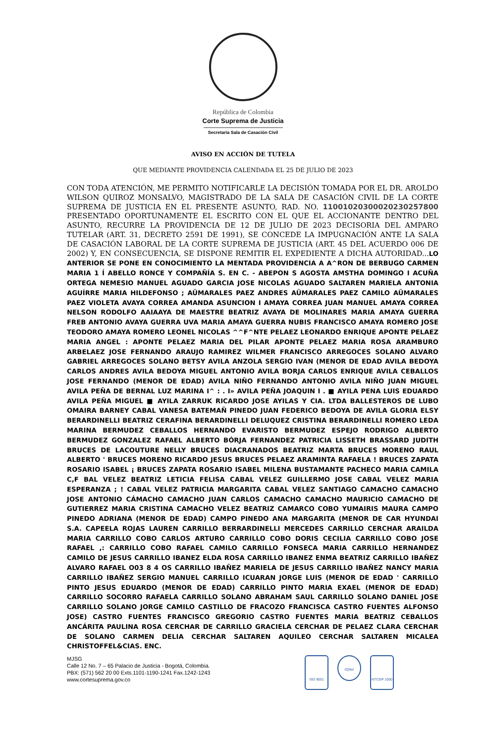República de Colombia
Corte Suprema de Justicia
Secretaria Sala de Casación Civil
AVISO EN ACCIÓN DE TUTELA
QUE MEDIANTE PROVIDENCIA CALENDADA EL 25 DE JULIO DE 2023
CON TODA ATENCIÓN, ME PERMITO NOTIFICARLE LA DECISIÓN TOMADA POR EL DR. AROLDO WILSON QUIROZ MONSALVO, MAGISTRADO DE LA SALA DE CASACIÓN CIVIL DE LA CORTE SUPREMA DE JUSTICIA EN EL PRESENTE ASUNTO, RAD. NO. 11001020300020230257800 PRESENTADO OPORTUNAMENTE EL ESCRITO CON EL QUE EL ACCIONANTE DENTRO DEL ASUNTO, RECURRE LA PROVIDENCIA DE 12 DE JULIO DE 2023 DECISORIA DEL AMPARO TUTELAR (ART. 31, DECRETO 2591 DE 1991), SE CONCEDE LA IMPUGNACIÓN ANTE LA SALA DE CASACIÓN LABORAL DE LA CORTE SUPREMA DE JUSTICIA (ART. 45 DEL ACUERDO 006 DE 2002) Y, EN CONSECUENCIA, SE DISPONE REMITIR EL EXPEDIENTE A DICHA AUTORIDAD...LO ANTERIOR SE PONE EN CONOCIMIENTO LA MENTADA PROVIDENCIA A A^RON DE BERBUGO CARMEN MARIA 1 Í ABELLO RONCE Y COMPAÑÍA S. EN C. - ABEPON S AGOSTA AMSTHA DOMINGO I ACUÑA ORTEGA NEMESIO MANUEL AGUADO GARCIA JOSE NICOLAS AGUADO SALTAREN MARIELA ANTONIA AGUÍRRE MARIA HILDEFONSO ; AÜMARALES PAEZ ANDRES AÜMARALES PAEZ CAMILO AÜMARALES PAEZ VIOLETA AVAYA CORREA AMANDA ASUNCION I AMAYA CORREA JUAN MANUEL AMAYA CORREA NELSON RODOLFO AAIAAYA DE MAESTRE BEATRIZ AVAYA DE MOLINARES MARIA AMAYA GUERRA FREB ANTONIO AVAYA GUERRA UVA MARIA AMAYA GUERRA NUBIS FRANCISCO AMAYA ROMERO JOSE TEODORO AMAYA ROMERO LEONEL NICOLAS ^^F^NTE PELAEZ LEONARDO ENRIQUE APONTE PELAEZ MARIA ANGEL : APONTE PELAEZ MARIA DEL PILAR APONTE PELAEZ MARIA ROSA ARAMBURO ARBELAEZ JOSE FERNANDO ARAUJO RAMIREZ WILMER FRANCISCO ARREGOCES SOLANO ALVARO GABRIEL ARREGOCES SOLANO BETSY AVILA ANZOLA SERGIO IVAN (MENOR DE EDAD AVILA BEDOYA CARLOS ANDRES AVILA BEDOYA MIGUEL ANTONIO AVILA BORJA CARLOS ENRIQUE AVILA CEBALLOS JOSE FERNANDO (MENOR DE EDAD) AVILA NIÑO FERNANDO ANTONIO AVILA NIÑO JUAN MIGUEL AVILA PEÑA DE BERNAL LUZ MARINA I^ : . I» AVILA PEÑA JOAQUIN I . ■ AYILA PENA LUIS EDUARDO AVILA PEÑA MIGUEL ■ AYILA ZARRUK RICARDO JOSE AYILAS Y CIA. LTDA BALLESTEROS DE LUBO OMAIRA BARNEY CABAL VANESA BATEMAÑ PINEDO JUAN FEDERICO BEDOYA DE AVILA GLORIA ELSY BERARDINELLI BEATRIZ CERAFINA BERARDINELLI DELUQUEZ CRISTINA BERARDINELLI ROMERO LEDA MARINA BERMUDEZ CEBALLOS HERNANDO EVARISTO BERMUDEZ ESPEJO RODRIGO ALBERTO BERMUDEZ GONZALEZ RAFAEL ALBERTO BÓRJA FERNANDEZ PATRICIA LISSETH BRASSARD JUDITH BRUCES DE LACOUTURE NELLY BRUCES DIACRANADOS BEATRIZ MARTA BRUCES MORENO RAUL ALBERTO ' BRUCES MORENO RICARDO JESUS BRUCES PELAEZ ARAMINTA RAFAELA ! BRUCES ZAPATA ROSARIO ISABEL ¡ BRUCES ZAPATA ROSARIO ISABEL MILENA BUSTAMANTE PACHECO MARIA CAMILA C,F BAL VELEZ BEATRIZ LETICIA FELISA CABAL VELEZ GUILLERMO JOSE CABAL VELEZ MARIA ESPERANZA ; ! CABAL VELEZ PATRICIA MARGARITA CABAL VELEZ SANTIAGO CAMACHO CAMACHO JOSE ANTONIO CÁMACHO CAMACHO JUAN CARLOS CAMACHO CAMACHO MAURICIO CAMACHO DE GUTIERREZ MARIA CRISTINA CAMACHO VELEZ BEATRIZ CAMARCO COBO YUMAIRIS MAURA CAMPO PINEDO ADRIANA (MENOR DE EDAD) CAMPO PINEDO ANA MARGARITA (MENOR DE CAR HYUNDAI S.A. CAPEELA ROJAS LAUREN CARRILLO BERRARDINELLI MERCEDES CARRILLO CERCHAR ARAILDA MARIA CARRILLO COBO CARLOS ARTURO CARRILLO COBO DORIS CECILIA CARRILLO COBO JOSE RAFAEL ,: CARRILLO COBO RAFAEL CAMILO CARRILLO FONSECA MARIA CARRILLO HERNANDEZ CAMILO DE JESUS CARRILLO IBANEZ ELDA ROSA CARRILLO IBANEZ ENMA BEATRIZ CARRILLO IBAÑEZ ALVARO RAFAEL O03 8 4 OS CARRILLO IBAÑEZ MARIELA DE JESUS CARRILLO IBAÑEZ NANCY MARIA CARRILLO IBAÑEZ SERGIO MANUEL CARRILLO ICUARAN JORGE LUIS (MENOR DE EDAD ' CARRILLO PINTO JESUS EDUARDO (MENOR DE EDAD) CARRILLO PINTO MARIA EXAEL (MENOR DE EDAD) CARRILLO SOCORRO RAFAELA CARRILLO SOLANO ABRAHAM SAUL CARRILLO SOLANO DANIEL JOSE CARRILLO SOLANO JORGE CAMILO CASTILLO DE FRACOZO FRANCISCA CASTRO FUENTES ALFONSO JOSE) CASTRO FUENTES FRANCISCO GREGORIO CASTRO FUENTES MARIA BEATRIZ CEBALLOS ANCÁRITA PAULINA ROSA CERCHAR DE CARRILLO GRACIELA CERCHAR DE PELAEZ CLARA CERCHAR DE SOLANO CARMEN DELIA CERCHAR SALTAREN AQUILEO CERCHAR SALTAREN MICALEA CHRISTOFFEL&CIAS. ENC.
MJSG
Calle 12 No. 7 – 65 Palacio de Justicia - Bogotá, Colombia.
PBX: (571) 562 20 00 Exts.1101-1190-1241 Fax.1242-1243
www.cortesuprema.gov.co
ISO 9001
IQNet
NTCGP 1000